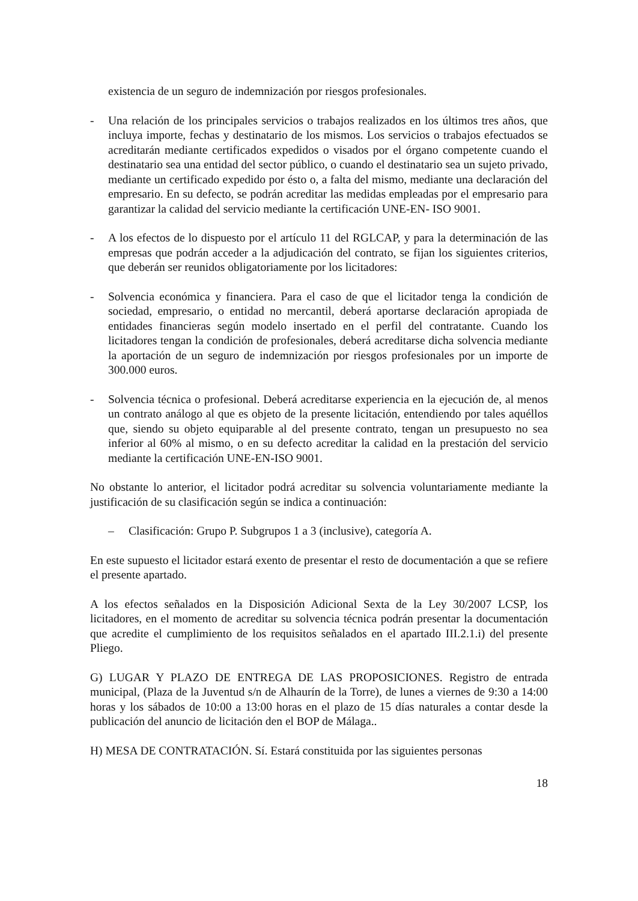existencia de un seguro de indemnización por riesgos profesionales.
- Una relación de los principales servicios o trabajos realizados en los últimos tres años, que incluya importe, fechas y destinatario de los mismos. Los servicios o trabajos efectuados se acreditarán mediante certificados expedidos o visados por el órgano competente cuando el destinatario sea una entidad del sector público, o cuando el destinatario sea un sujeto privado, mediante un certificado expedido por ésto o, a falta del mismo, mediante una declaración del empresario. En su defecto, se podrán acreditar las medidas empleadas por el empresario para garantizar la calidad del servicio mediante la certificación UNE-EN- ISO 9001.
- A los efectos de lo dispuesto por el artículo 11 del RGLCAP, y para la determinación de las empresas que podrán acceder a la adjudicación del contrato, se fijan los siguientes criterios, que deberán ser reunidos obligatoriamente por los licitadores:
- Solvencia económica y financiera. Para el caso de que el licitador tenga la condición de sociedad, empresario, o entidad no mercantil, deberá aportarse declaración apropiada de entidades financieras según modelo insertado en el perfil del contratante. Cuando los licitadores tengan la condición de profesionales, deberá acreditarse dicha solvencia mediante la aportación de un seguro de indemnización por riesgos profesionales por un importe de 300.000 euros.
- Solvencia técnica o profesional. Deberá acreditarse experiencia en la ejecución de, al menos un contrato análogo al que es objeto de la presente licitación, entendiendo por tales aquéllos que, siendo su objeto equiparable al del presente contrato, tengan un presupuesto no sea inferior al 60% al mismo, o en su defecto acreditar la calidad en la prestación del servicio mediante la certificación UNE-EN-ISO 9001.
No obstante lo anterior, el licitador podrá acreditar su solvencia voluntariamente mediante la justificación de su clasificación según se indica a continuación:
– Clasificación: Grupo P. Subgrupos 1 a 3 (inclusive), categoría A.
En este supuesto el licitador estará exento de presentar el resto de documentación a que se refiere el presente apartado.
A los efectos señalados en la Disposición Adicional Sexta de la Ley 30/2007 LCSP, los licitadores, en el momento de acreditar su solvencia técnica podrán presentar la documentación que acredite el cumplimiento de los requisitos señalados en el apartado III.2.1.i) del presente Pliego.
G) LUGAR Y PLAZO DE ENTREGA DE LAS PROPOSICIONES. Registro de entrada municipal, (Plaza de la Juventud s/n de Alhaurín de la Torre), de lunes a viernes de 9:30 a 14:00 horas y los sábados de 10:00 a 13:00 horas en el plazo de 15 días naturales a contar desde la publicación del anuncio de licitación den el BOP de Málaga..
H) MESA DE CONTRATACIÓN. Sí. Estará constituida por las siguientes personas
18